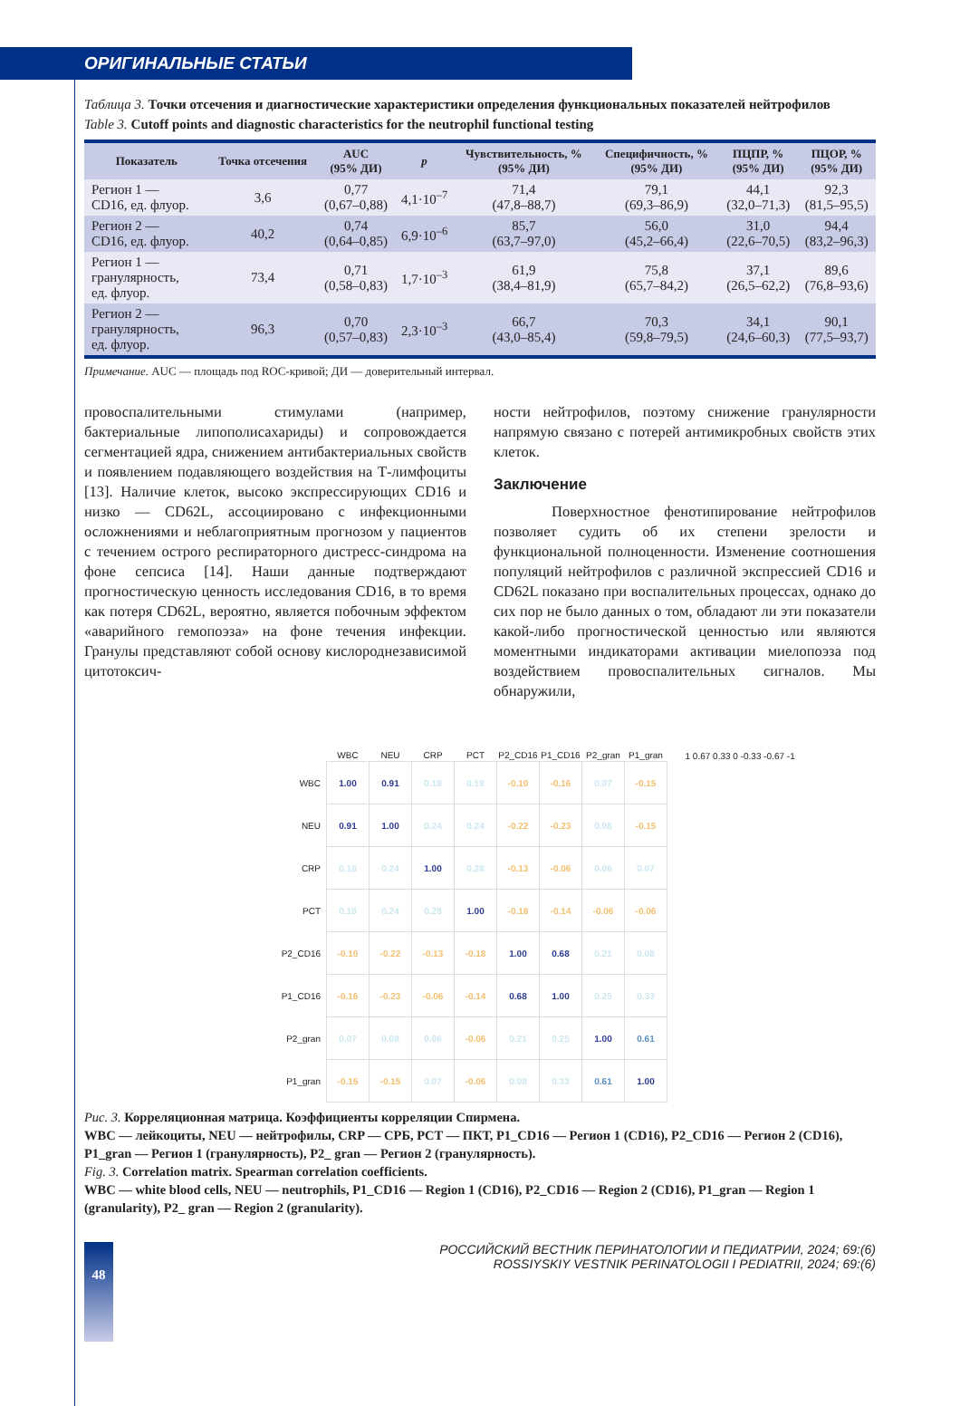ОРИГИНАЛЬНЫЕ СТАТЬИ
Таблица 3. Точки отсечения и диагностические характеристики определения функциональных показателей нейтрофилов
Table 3. Cutoff points and diagnostic characteristics for the neutrophil functional testing
| Показатель | Точка отсечения | AUC (95% ДИ) | p | Чувствительность, % (95% ДИ) | Специфичность, % (95% ДИ) | ПЦПР, % (95% ДИ) | ПЦОР, % (95% ДИ) |
| --- | --- | --- | --- | --- | --- | --- | --- |
| Регион 1 — CD16, ед. флуор. | 3,6 | 0,77 (0,67–0,88) | 4,1·10<sup>–7</sup> | 71,4 (47,8–88,7) | 79,1 (69,3–86,9) | 44,1 (32,0–71,3) | 92,3 (81,5–95,5) |
| Регион 2 — CD16, ед. флуор. | 40,2 | 0,74 (0,64–0,85) | 6,9·10<sup>–6</sup> | 85,7 (63,7–97,0) | 56,0 (45,2–66,4) | 31,0 (22,6–70,5) | 94,4 (83,2–96,3) |
| Регион 1 — гранулярность, ед. флуор. | 73,4 | 0,71 (0,58–0,83) | 1,7·10<sup>–3</sup> | 61,9 (38,4–81,9) | 75,8 (65,7–84,2) | 37,1 (26,5–62,2) | 89,6 (76,8–93,6) |
| Регион 2 — гранулярность, ед. флуор. | 96,3 | 0,70 (0,57–0,83) | 2,3·10<sup>–3</sup> | 66,7 (43,0–85,4) | 70,3 (59,8–79,5) | 34,1 (24,6–60,3) | 90,1 (77,5–93,7) |
Примечание. AUC — площадь под ROC-кривой; ДИ — доверительный интервал.
провоспалительными стимулами (например, бактериальные липополисахариды) и сопровождается сегментацией ядра, снижением антибактериальных свойств и появлением подавляющего воздействия на Т-лимфоциты [13]. Наличие клеток, высоко экспрессирующих CD16 и низко — CD62L, ассоциировано с инфекционными осложнениями и неблагоприятным прогнозом у пациентов с течением острого респираторного дистресс-синдрома на фоне сепсиса [14]. Наши данные подтверждают прогностическую ценность исследования CD16, в то время как потеря CD62L, вероятно, является побочным эффектом «аварийного гемопоэза» на фоне течения инфекции. Гранулы представляют собой основу кислороднезависимой цитотоксич-
ности нейтрофилов, поэтому снижение гранулярности напрямую связано с потерей антимикробных свойств этих клеток.
Заключение
Поверхностное фенотипирование нейтрофилов позволяет судить об их степени зрелости и функциональной полноценности. Изменение соотношения популяций нейтрофилов с различной экспрессией CD16 и CD62L показано при воспалительных процессах, однако до сих пор не было данных о том, обладают ли эти показатели какой-либо прогностической ценностью или являются моментными индикаторами активации миелопоэза под воздействием провоспалительных сигналов. Мы обнаружили,
| | WBC | NEU | CRP | PCT | P2_CD16 | P1_CD16 | P2_gran | P1_gran | 1 0.67 0.33 0 -0.33 -0.67 -1 |
| --- | --- | --- | --- | --- | --- | --- | --- | --- | --- |
| WBC | 1.00 | 0.91 | 0.18 | 0.18 | -0.10 | -0.16 | 0.07 | -0.15 | |
| NEU | 0.91 | 1.00 | 0.24 | 0.24 | -0.22 | -0.23 | 0.08 | -0.15 | |
| CRP | 0.18 | 0.24 | 1.00 | 0.28 | -0.13 | -0.06 | 0.06 | 0.07 | |
| PCT | 0.18 | 0.24 | 0.28 | 1.00 | -0.18 | -0.14 | -0.06 | -0.06 | |
| P2_CD16 | -0.10 | -0.22 | -0.13 | -0.18 | 1.00 | 0.68 | 0.21 | 0.08 | |
| P1_CD16 | -0.16 | -0.23 | -0.06 | -0.14 | 0.68 | 1.00 | 0.25 | 0.33 | |
| P2_gran | 0.07 | 0.08 | 0.06 | -0.06 | 0.21 | 0.25 | 1.00 | 0.61 | |
| P1_gran | -0.15 | -0.15 | 0.07 | -0.06 | 0.08 | 0.33 | 0.61 | 1.00 | |
Рис. 3. Корреляционная матрица. Коэффициенты корреляции Спирмена.
WBC — лейкоциты, NEU — нейтрофилы, CRP — СРБ, PCT — ПКТ, P1_CD16 — Регион 1 (CD16), P2_CD16 — Регион 2 (CD16), P1_gran — Регион 1 (гранулярность), P2_ gran — Регион 2 (гранулярность).
Fig. 3. Correlation matrix. Spearman correlation coefficients.
WBC — white blood cells, NEU — neutrophils, P1_CD16 — Region 1 (CD16), P2_CD16 — Region 2 (CD16), P1_gran — Region 1 (granularity), P2_ gran — Region 2 (granularity).
48
РОССИЙСКИЙ ВЕСТНИК ПЕРИНАТОЛОГИИ И ПЕДИАТРИИ, 2024; 69:(6)
ROSSIYSKIY VESTNIK PERINATOLOGII I PEDIATRII, 2024; 69:(6)